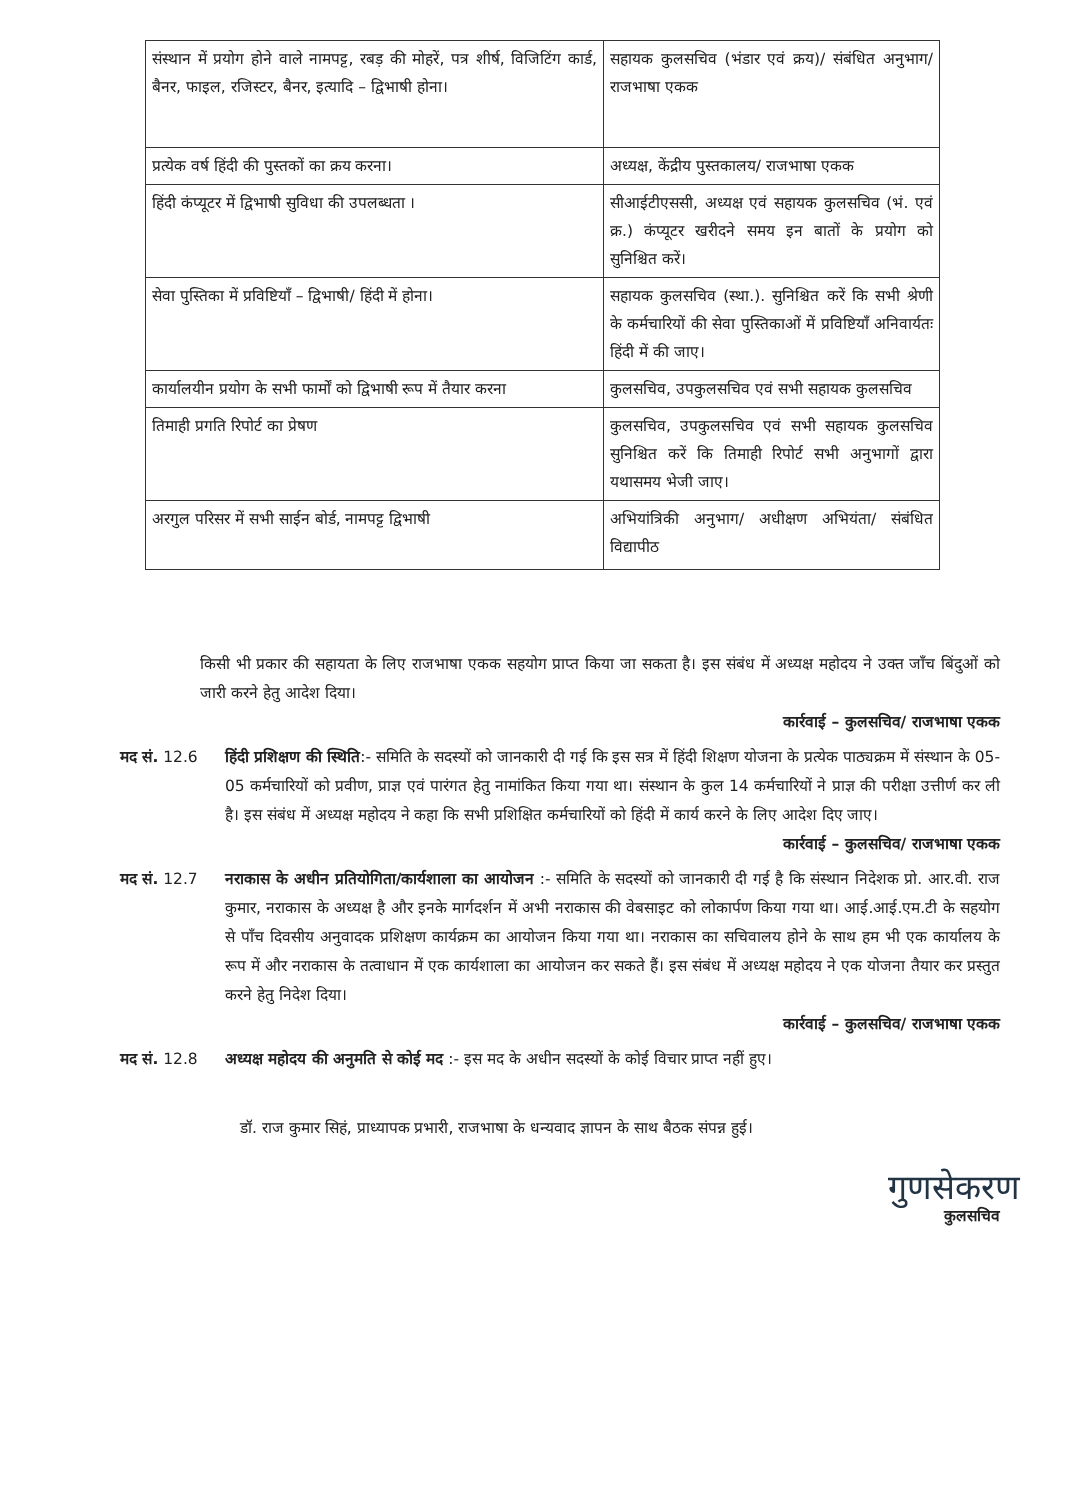| संस्थान में प्रयोग होने वाले नामपट्ट, रबड़ की मोहरें, पत्र शीर्ष, विजिटिंग कार्ड, बैनर, फाइल, रजिस्टर, बैनर, इत्यादि – द्विभाषी होना। | सहायक कुलसचिव (भंडार एवं क्रय)/ संबंधित अनुभाग/ राजभाषा एकक |
| प्रत्येक वर्ष हिंदी की पुस्तकों का क्रय करना। | अध्यक्ष, केंद्रीय पुस्तकालय/ राजभाषा एकक |
| हिंदी कंप्यूटर में द्विभाषी सुविधा की उपलब्धता । | सीआईटीएससी, अध्यक्ष एवं सहायक कुलसचिव (भं. एवं क्र.) कंप्यूटर खरीदने समय इन बातों के प्रयोग को सुनिश्चित करें। |
| सेवा पुस्तिका में प्रविष्टियाँ – द्विभाषी/ हिंदी में होना। | सहायक कुलसचिव (स्था.). सुनिश्चित करें कि सभी श्रेणी के कर्मचारियों की सेवा पुस्तिकाओं में प्रविष्टियाँ अनिवार्यतः हिंदी में की जाए। |
| कार्यालयीन प्रयोग के सभी फार्मों को द्विभाषी रूप में तैयार करना | कुलसचिव, उपकुलसचिव एवं सभी सहायक कुलसचिव |
| तिमाही प्रगति रिपोर्ट का प्रेषण | कुलसचिव, उपकुलसचिव एवं सभी सहायक कुलसचिव सुनिश्चित करें कि तिमाही रिपोर्ट सभी अनुभागों द्वारा यथासमय भेजी जाए। |
| अरगुल परिसर में सभी साईन बोर्ड, नामपट्ट द्विभाषी | अभियांत्रिकी अनुभाग/ अधीक्षण अभियंता/ संबंधित विद्यापीठ |
किसी भी प्रकार की सहायता के लिए राजभाषा एकक सहयोग प्राप्त किया जा सकता है। इस संबंध में अध्यक्ष महोदय ने उक्त जाँच बिंदुओं को जारी करने हेतु आदेश दिया।
कार्रवाई – कुलसचिव/ राजभाषा एकक
मद सं. 12.6 हिंदी प्रशिक्षण की स्थिति:- समिति के सदस्यों को जानकारी दी गई कि इस सत्र में हिंदी शिक्षण योजना के प्रत्येक पाठ्यक्रम में संस्थान के 05-05 कर्मचारियों को प्रवीण, प्राज्ञ एवं पारंगत हेतु नामांकित किया गया था। संस्थान के कुल 14 कर्मचारियों ने प्राज्ञ की परीक्षा उत्तीर्ण कर ली है। इस संबंध में अध्यक्ष महोदय ने कहा कि सभी प्रशिक्षित कर्मचारियों को हिंदी में कार्य करने के लिए आदेश दिए जाए।
कार्रवाई – कुलसचिव/ राजभाषा एकक
मद सं. 12.7 नराकास के अधीन प्रतियोगिता/कार्यशाला का आयोजन :- समिति के सदस्यों को जानकारी दी गई है कि संस्थान निदेशक प्रो. आर.वी. राज कुमार, नराकास के अध्यक्ष है और इनके मार्गदर्शन में अभी नराकास की वेबसाइट को लोकार्पण किया गया था। आई.आई.एम.टी के सहयोग से पाँच दिवसीय अनुवादक प्रशिक्षण कार्यक्रम का आयोजन किया गया था। नराकास का सचिवालय होने के साथ हम भी एक कार्यालय के रूप में और नराकास के तत्वाधान में एक कार्यशाला का आयोजन कर सकते हैं। इस संबंध में अध्यक्ष महोदय ने एक योजना तैयार कर प्रस्तुत करने हेतु निदेश दिया।
कार्रवाई – कुलसचिव/ राजभाषा एकक
मद सं. 12.8 अध्यक्ष महोदय की अनुमति से कोई मद :- इस मद के अधीन सदस्यों के कोई विचार प्राप्त नहीं हुए।
डॉ. राज कुमार सिहं, प्राध्यापक प्रभारी, राजभाषा के धन्यवाद ज्ञापन के साथ बैठक संपन्न हुई।
गुणसेकरण
कुलसचिव